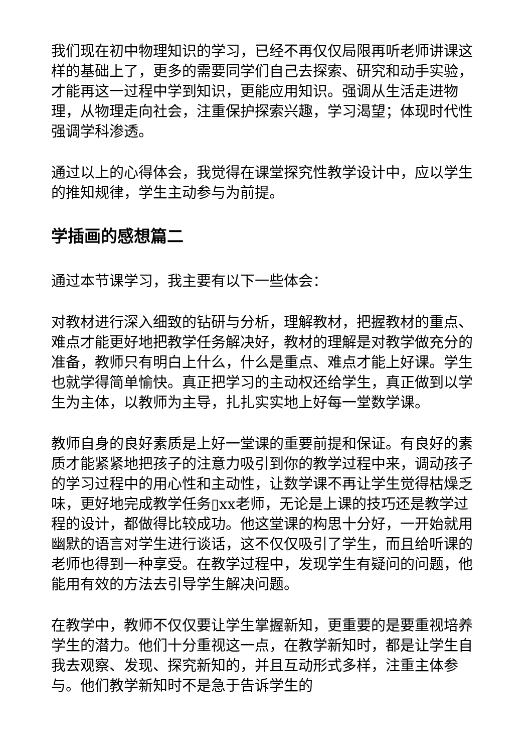我们现在初中物理知识的学习，已经不再仅仅局限再听老师讲课这样的基础上了，更多的需要同学们自己去探索、研究和动手实验，才能再这一过程中学到知识，更能应用知识。强调从生活走进物理，从物理走向社会，注重保护探索兴趣，学习渴望；体现时代性强调学科渗透。
通过以上的心得体会，我觉得在课堂探究性教学设计中，应以学生的推知规律，学生主动参与为前提。
学插画的感想篇二
通过本节课学习，我主要有以下一些体会：
对教材进行深入细致的钻研与分析，理解教材，把握教材的重点、难点才能更好地把教学任务解决好，教材的理解是对教学做充分的准备，教师只有明白上什么，什么是重点、难点才能上好课。学生也就学得简单愉快。真正把学习的主动权还给学生，真正做到以学生为主体，以教师为主导，扎扎实实地上好每一堂数学课。
教师自身的良好素质是上好一堂课的重要前提和保证。有良好的素质才能紧紧地把孩子的注意力吸引到你的教学过程中来，调动孩子的学习过程中的用心性和主动性，让数学课不再让学生觉得枯燥乏味，更好地完成教学任务▯xx老师，无论是上课的技巧还是教学过程的设计，都做得比较成功。他这堂课的构思十分好，一开始就用幽默的语言对学生进行谈话，这不仅仅吸引了学生，而且给听课的老师也得到一种享受。在教学过程中，发现学生有疑问的问题，他能用有效的方法去引导学生解决问题。
在教学中，教师不仅仅要让学生掌握新知，更重要的是要重视培养学生的潜力。他们十分重视这一点，在教学新知时，都是让学生自我去观察、发现、探究新知的，并且互动形式多样，注重主体参与。他们教学新知时不是急于告诉学生的